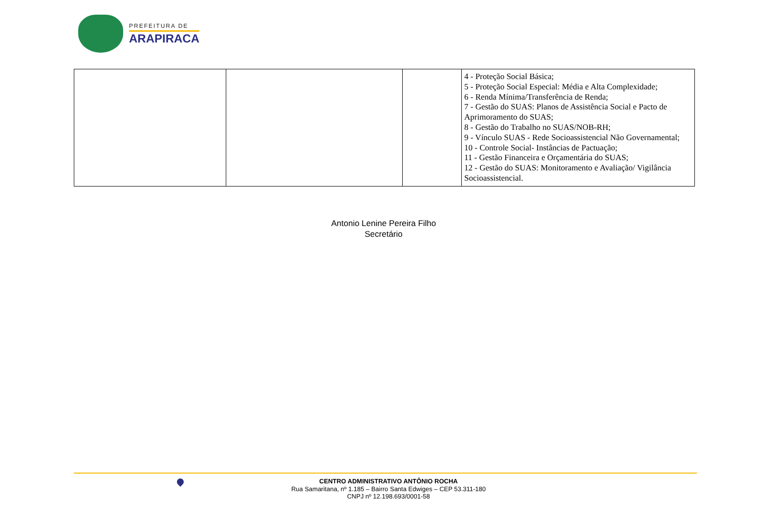PREFEITURA DE
ARAPIRACA
| | | | 4 - Proteção Social Básica; 5 - Proteção Social Especial: Média e Alta Complexidade; 6 - Renda Mínima/Transferência de Renda; 7 - Gestão do SUAS: Planos de Assistência Social e Pacto de Aprimoramento do SUAS; 8 - Gestão do Trabalho no SUAS/NOB-RH; 9 - Vínculo SUAS - Rede Socioassistencial Não Governamental; 10 - Controle Social- Instâncias de Pactuação; 11 - Gestão Financeira e Orçamentária do SUAS; 12 - Gestão do SUAS: Monitoramento e Avaliação/ Vigilância Socioassistencial. |
Antonio Lenine Pereira Filho
Secretário
CENTRO ADMINISTRATIVO ANTÔNIO ROCHA
Rua Samaritana, nº 1.185 – Bairro Santa Edwiges – CEP 53.311-180
CNPJ nº 12.198.693/0001-58